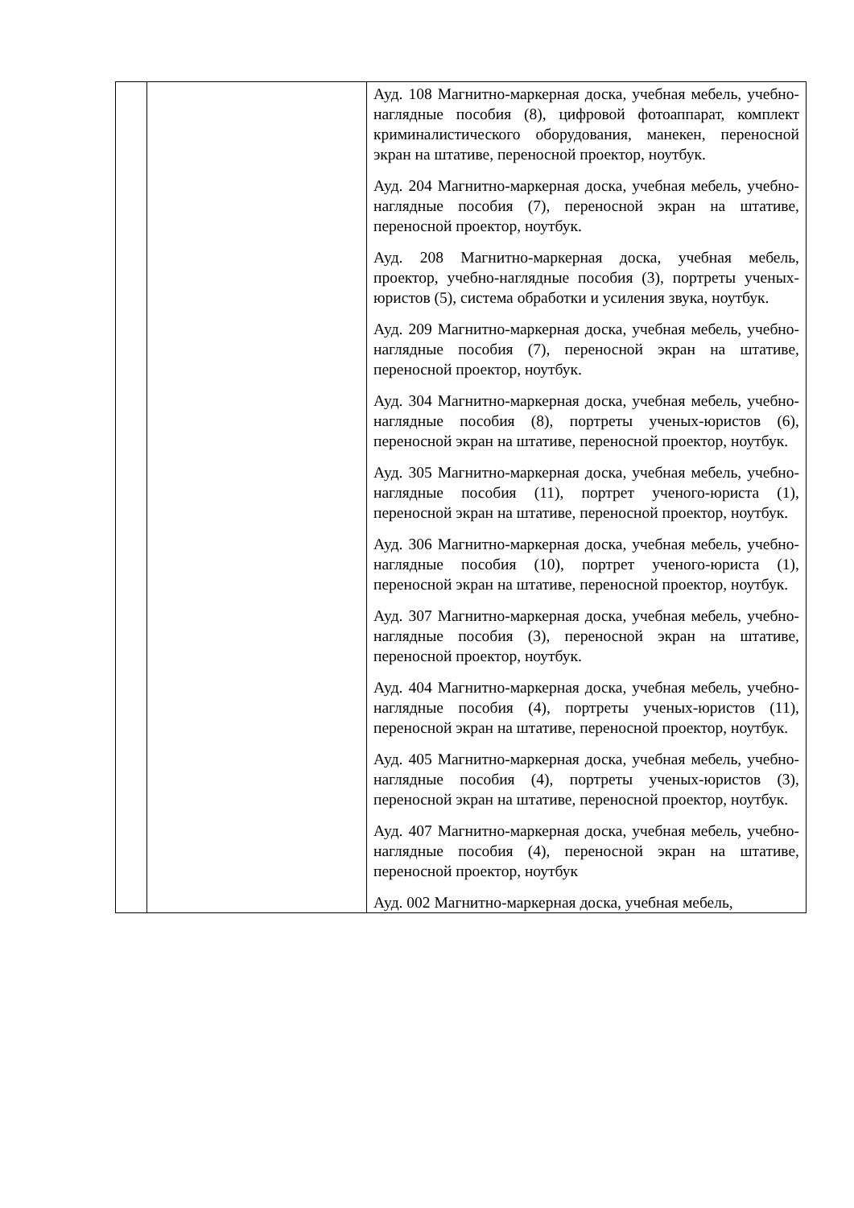| | | Ауд. 108 Магнитно-маркерная доска, учебная мебель, учебно-наглядные пособия (8), цифровой фотоаппарат, комплект криминалистического оборудования, манекен, переносной экран на штативе, переносной проектор, ноутбук. Ауд. 204 Магнитно-маркерная доска, учебная мебель, учебно-наглядные пособия (7), переносной экран на штативе, переносной проектор, ноутбук. Ауд. 208 Магнитно-маркерная доска, учебная мебель, проектор, учебно-наглядные пособия (3), портреты ученых-юристов (5), система обработки и усиления звука, ноутбук. Ауд. 209 Магнитно-маркерная доска, учебная мебель, учебно-наглядные пособия (7), переносной экран на штативе, переносной проектор, ноутбук. Ауд. 304 Магнитно-маркерная доска, учебная мебель, учебно-наглядные пособия (8), портреты ученых-юристов (6), переносной экран на штативе, переносной проектор, ноутбук. Ауд. 305 Магнитно-маркерная доска, учебная мебель, учебно-наглядные пособия (11), портрет ученого-юриста (1), переносной экран на штативе, переносной проектор, ноутбук. Ауд. 306 Магнитно-маркерная доска, учебная мебель, учебно-наглядные пособия (10), портрет ученого-юриста (1), переносной экран на штативе, переносной проектор, ноутбук. Ауд. 307 Магнитно-маркерная доска, учебная мебель, учебно-наглядные пособия (3), переносной экран на штативе, переносной проектор, ноутбук. Ауд. 404 Магнитно-маркерная доска, учебная мебель, учебно-наглядные пособия (4), портреты ученых-юристов (11), переносной экран на штативе, переносной проектор, ноутбук. Ауд. 405 Магнитно-маркерная доска, учебная мебель, учебно-наглядные пособия (4), портреты ученых-юристов (3), переносной экран на штативе, переносной проектор, ноутбук. Ауд. 407 Магнитно-маркерная доска, учебная мебель, учебно-наглядные пособия (4), переносной экран на штативе, переносной проектор, ноутбук Ауд. 002 Магнитно-маркерная доска, учебная мебель, |